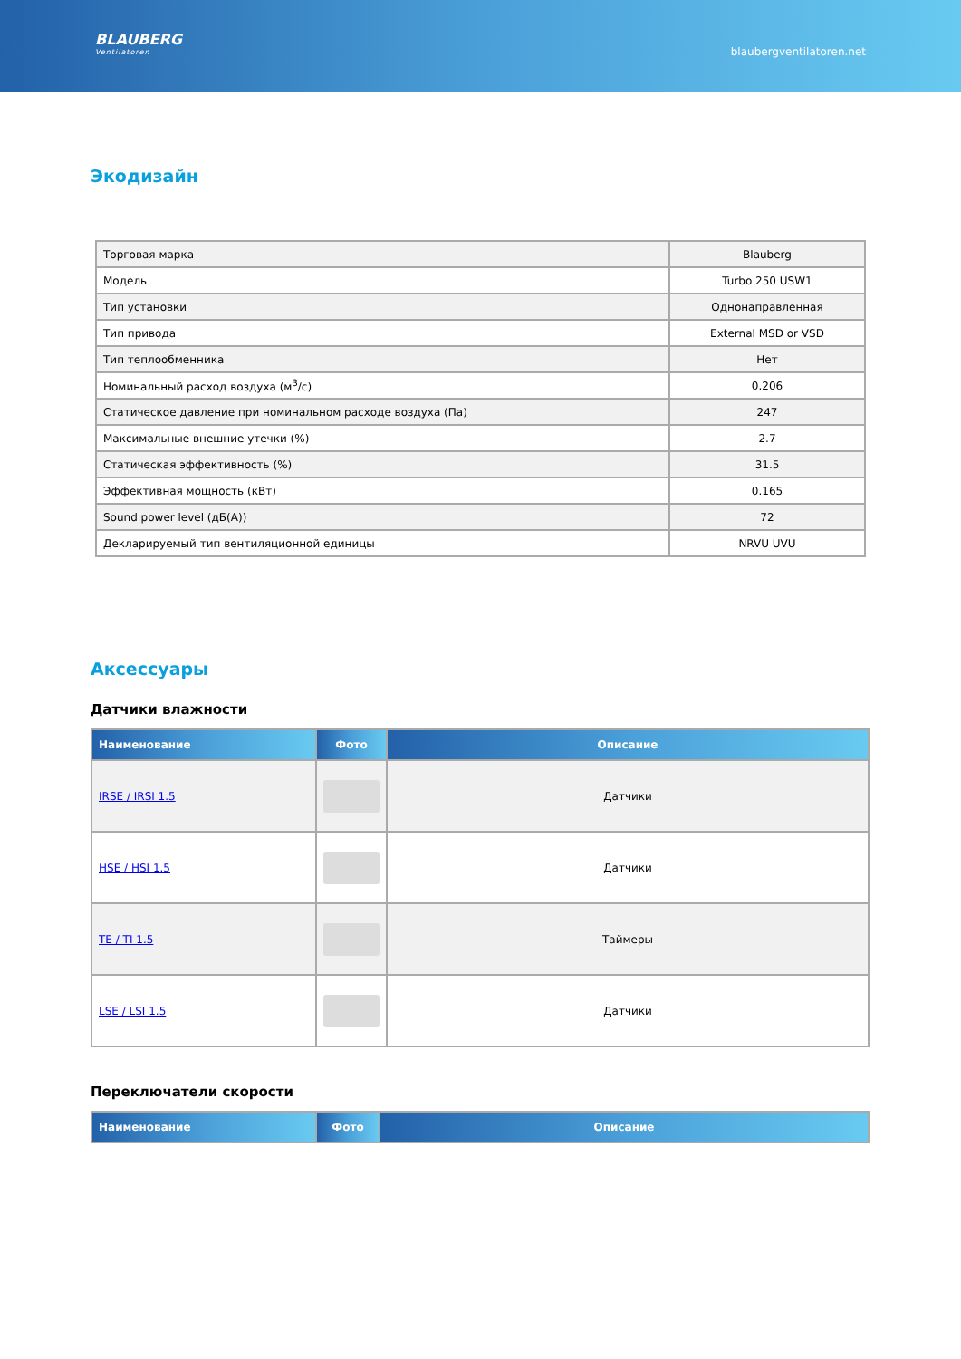BLAUBERG
Ventilatoren
blaubergventilatoren.net
Экодизайн
| Торговая марка | Blauberg |
| Модель | Turbo 250 USW1 |
| Тип установки | Однонаправленная |
| Тип привода | External MSD or VSD |
| Тип теплообменника | Нет |
| Номинальный расход воздуха (м<sup>3</sup>/с) | 0.206 |
| Статическое давление при номинальном расходе воздуха (Па) | 247 |
| Максимальные внешние утечки (%) | 2.7 |
| Статическая эффективность (%) | 31.5 |
| Эффективная мощность (кВт) | 0.165 |
| Sound power level (дБ(A)) | 72 |
| Декларируемый тип вентиляционной единицы | NRVU UVU |
Аксессуары
Датчики влажности
| Наименование | Фото | Описание |
| --- | --- | --- |
| IRSE / IRSI 1.5 | | Датчики |
| HSE / HSI 1.5 | | Датчики |
| TE / TI 1.5 | | Таймеры |
| LSE / LSI 1.5 | | Датчики |
Переключатели скорости
| Наименование | Фото | Описание |
| --- | --- | --- |